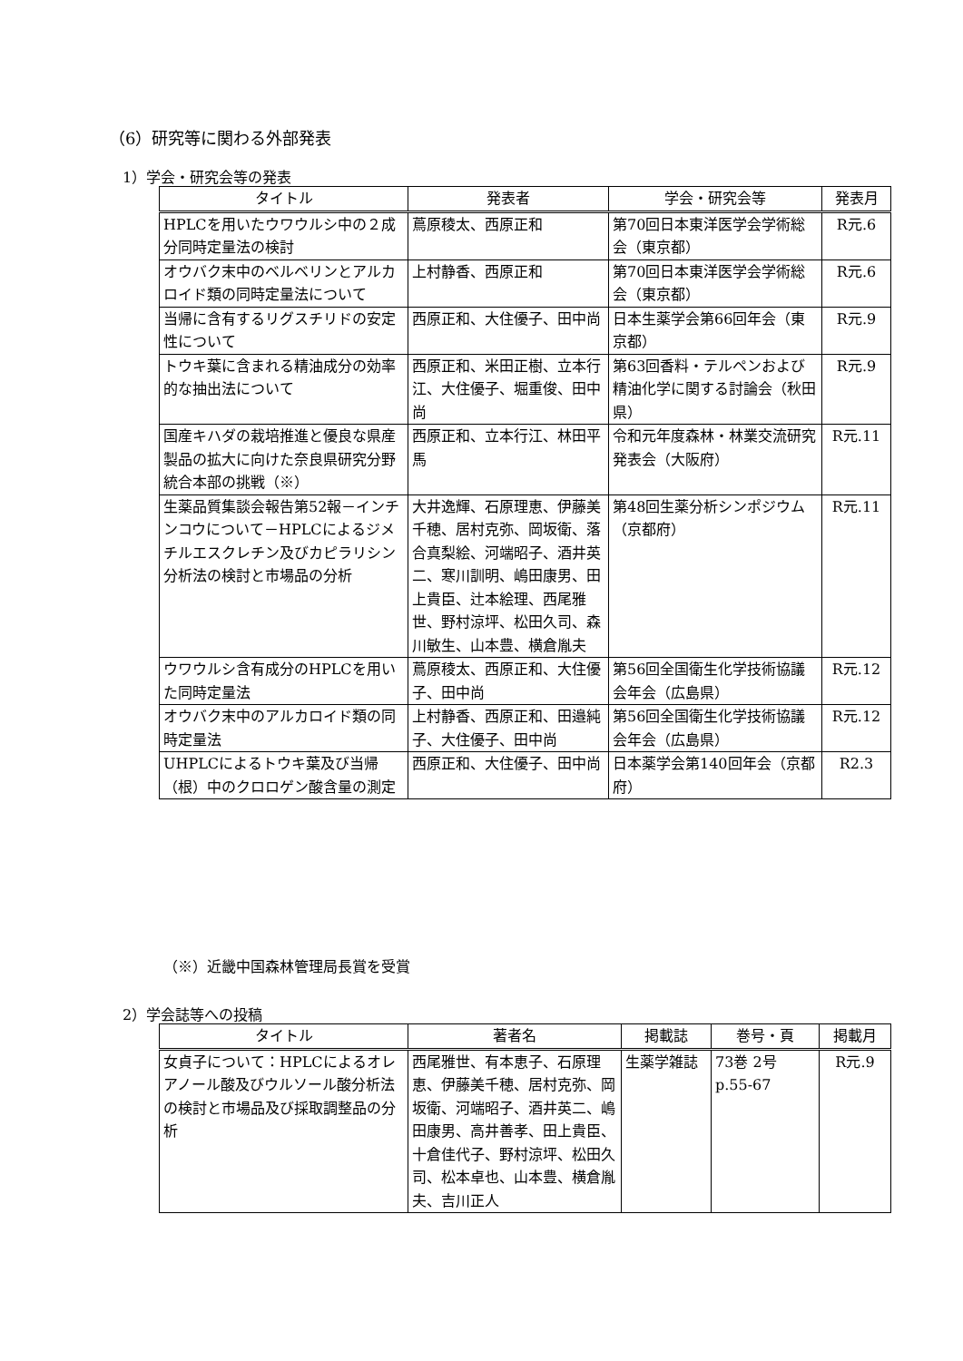（6）研究等に関わる外部発表
1）学会・研究会等の発表
| タイトル | 発表者 | 学会・研究会等 | 発表月 |
| --- | --- | --- | --- |
| HPLCを用いたウワウルシ中の２成分同時定量法の検討 | 蔦原稜太、西原正和 | 第70回日本東洋医学会学術総会（東京都） | R元.6 |
| オウバク末中のベルベリンとアルカロイド類の同時定量法について | 上村静香、西原正和 | 第70回日本東洋医学会学術総会（東京都） | R元.6 |
| 当帰に含有するリグスチリドの安定性について | 西原正和、大住優子、田中尚 | 日本生薬学会第66回年会（東京都） | R元.9 |
| トウキ葉に含まれる精油成分の効率的な抽出法について | 西原正和、米田正樹、立本行江、大住優子、堀重俊、田中尚 | 第63回香料・テルペンおよび精油化学に関する討論会（秋田県） | R元.9 |
| 国産キハダの栽培推進と優良な県産製品の拡大に向けた奈良県研究分野統合本部の挑戦（※） | 西原正和、立本行江、林田平馬 | 令和元年度森林・林業交流研究発表会（大阪府） | R元.11 |
| 生薬品質集談会報告第52報－インチンコウについて－HPLCによるジメチルエスクレチン及びカピラリシン分析法の検討と市場品の分析 | 大井逸輝、石原理恵、伊藤美千穂、居村克弥、岡坂衛、落合真梨絵、河端昭子、酒井英二、寒川訓明、嶋田康男、田上貴臣、辻本絵理、西尾雅世、野村涼坪、松田久司、森川敏生、山本豊、横倉胤夫 | 第48回生薬分析シンポジウム（京都府） | R元.11 |
| ウワウルシ含有成分のHPLCを用いた同時定量法 | 蔦原稜太、西原正和、大住優子、田中尚 | 第56回全国衛生化学技術協議会年会（広島県） | R元.12 |
| オウバク末中のアルカロイド類の同時定量法 | 上村静香、西原正和、田邉純子、大住優子、田中尚 | 第56回全国衛生化学技術協議会年会（広島県） | R元.12 |
| UHPLCによるトウキ葉及び当帰（根）中のクロロゲン酸含量の測定 | 西原正和、大住優子、田中尚 | 日本薬学会第140回年会（京都府） | R2.3 |
（※）近畿中国森林管理局長賞を受賞
2）学会誌等への投稿
| タイトル | 著者名 | 掲載誌 | 巻号・頁 | 掲載月 |
| --- | --- | --- | --- | --- |
| 女貞子について：HPLCによるオレアノール酸及びウルソール酸分析法の検討と市場品及び採取調整品の分析 | 西尾雅世、有本恵子、石原理恵、伊藤美千穂、居村克弥、岡坂衛、河端昭子、酒井英二、嶋田康男、高井善孝、田上貴臣、十倉佳代子、野村涼坪、松田久司、松本卓也、山本豊、横倉胤夫、吉川正人 | 生薬学雑誌 | 73巻 2号 p.55-67 | R元.9 |